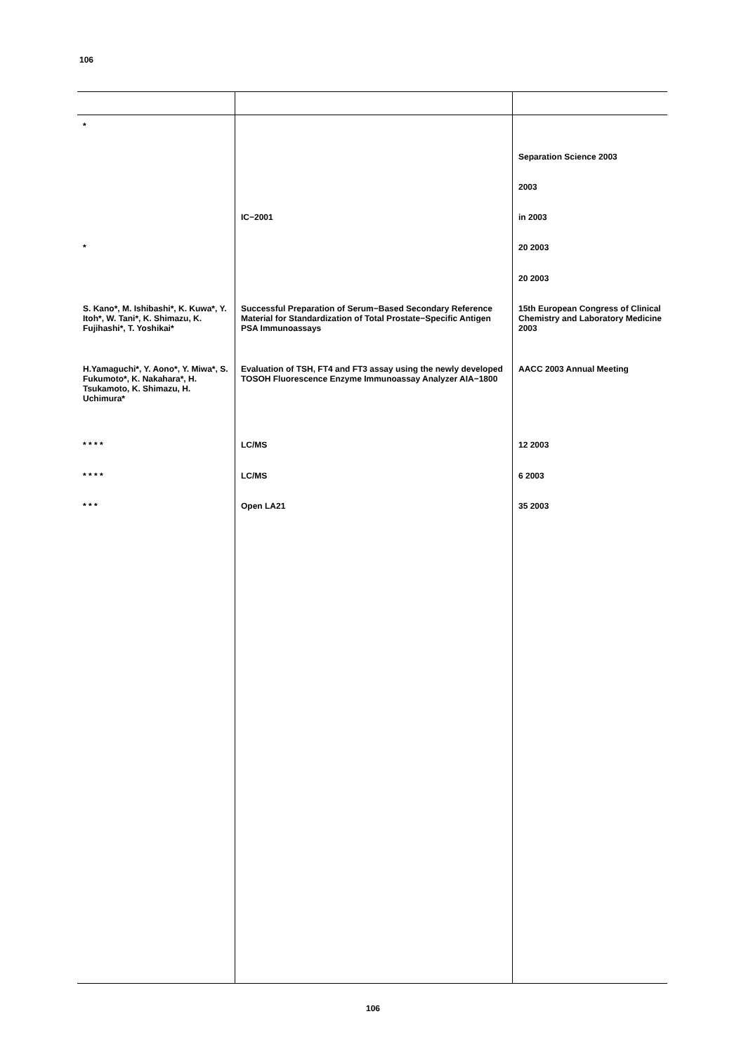106
| * | | |
| | | Separation Science 2003 |
| | | 2003 |
| | IC−2001 | in 2003 |
| * | | 20 2003 |
| | | 20 2003 |
| S. Kano*, M. Ishibashi*, K. Kuwa*, Y. Itoh*, W. Tani*, K. Shimazu, K. Fujihashi*, T. Yoshikai* | Successful Preparation of Serum−Based Secondary Reference Material for Standardization of Total Prostate−Specific Antigen PSA Immunoassays | 15th European Congress of Clinical Chemistry and Laboratory Medicine 2003 |
| H.Yamaguchi*, Y. Aono*, Y. Miwa*, S. Fukumoto*, K. Nakahara*, H. Tsukamoto, K. Shimazu, H. Uchimura* | Evaluation of TSH, FT4 and FT3 assay using the newly developed TOSOH Fluorescence Enzyme Immunoassay Analyzer AIA−1800 | AACC 2003 Annual Meeting |
| * * * * | LC/MS | 12 2003 |
| * * * * | LC/MS | 6 2003 |
| * * * | Open LA21 | 35 2003 |
106